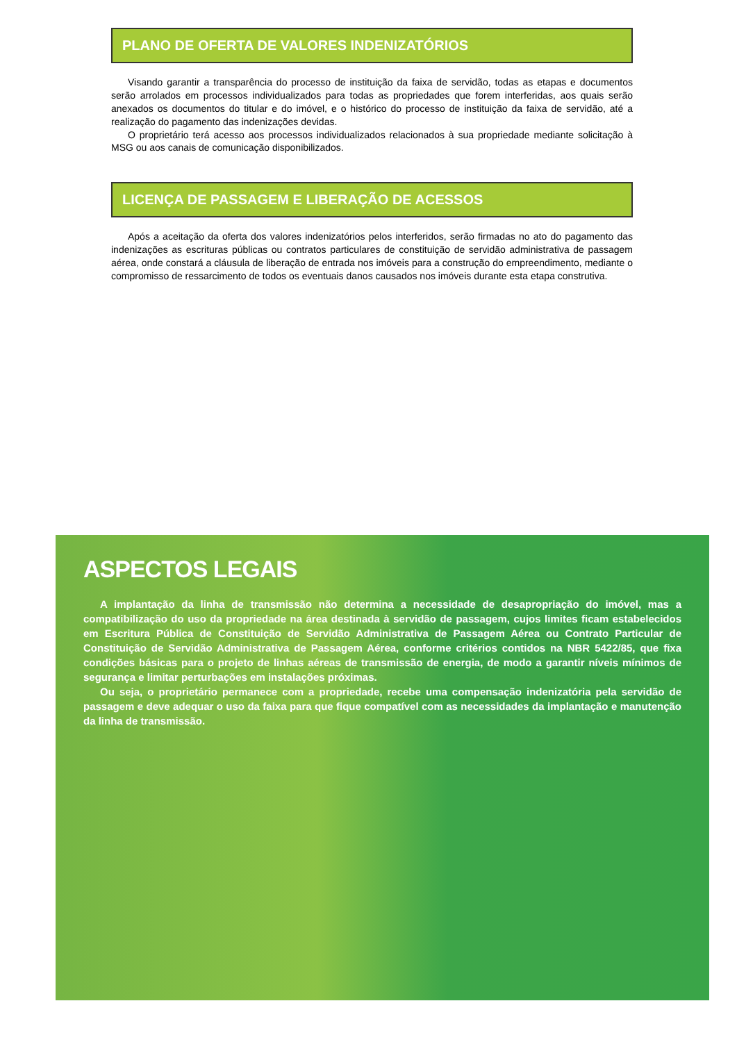ASPECTOS LEGAIS
A implantação da linha de transmissão não determina a necessidade de desapropriação do imóvel, mas a compatibilização do uso da propriedade na área destinada à servidão de passagem, cujos limites ficam estabelecidos em Escritura Pública de Constituição de Servidão Administrativa de Passagem Aérea ou Contrato Particular de Constituição de Servidão Administrativa de Passagem Aérea, conforme critérios contidos na NBR 5422/85, que fixa condições básicas para o projeto de linhas aéreas de transmissão de energia, de modo a garantir níveis mínimos de segurança e limitar perturbações em instalações próximas.
Ou seja, o proprietário permanece com a propriedade, recebe uma compensação indenizatória pela servidão de passagem e deve adequar o uso da faixa para que fique compatível com as necessidades da implantação e manutenção da linha de transmissão.
PLANO DE OFERTA DE VALORES INDENIZATÓRIOS
Visando garantir a transparência do processo de instituição da faixa de servidão, todas as etapas e documentos serão arrolados em processos individualizados para todas as propriedades que forem interferidas, aos quais serão anexados os documentos do titular e do imóvel, e o histórico do processo de instituição da faixa de servidão, até a realização do pagamento das indenizações devidas.
O proprietário terá acesso aos processos individualizados relacionados à sua propriedade mediante solicitação à MSG ou aos canais de comunicação disponibilizados.
LICENÇA DE PASSAGEM E LIBERAÇÃO DE ACESSOS
Após a aceitação da oferta dos valores indenizatórios pelos interferidos, serão firmadas no ato do pagamento das indenizações as escrituras públicas ou contratos particulares de constituição de servidão administrativa de passagem aérea, onde constará a cláusula de liberação de entrada nos imóveis para a construção do empreendimento, mediante o compromisso de ressarcimento de todos os eventuais danos causados nos imóveis durante esta etapa construtiva.